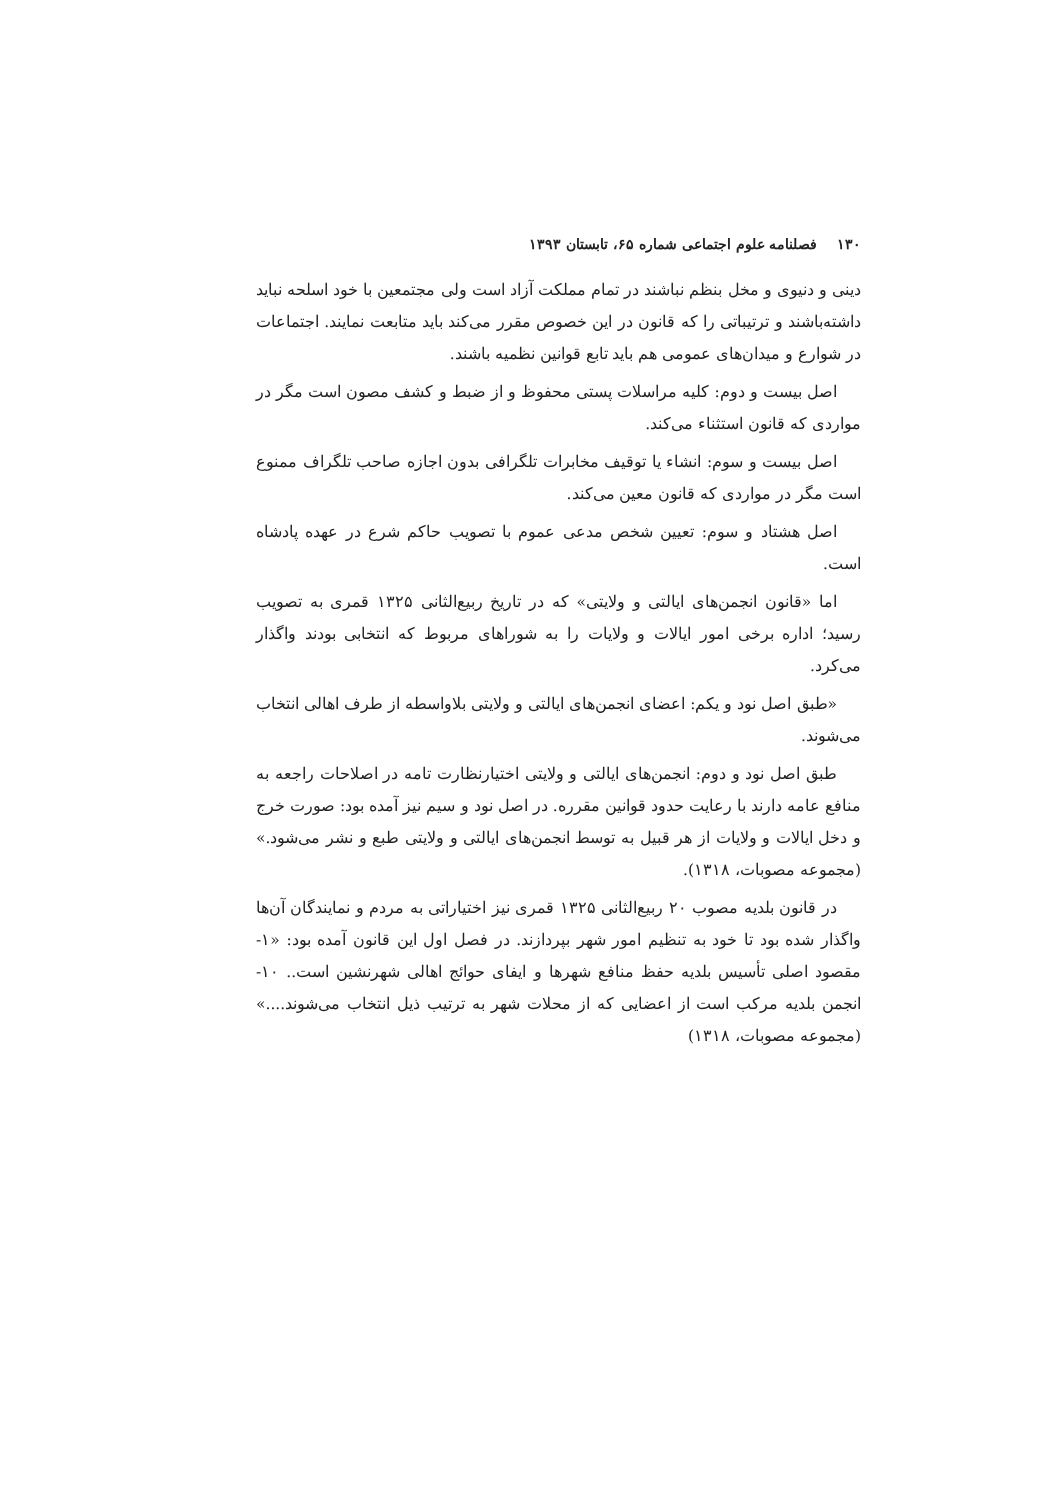۱۳۰ فصلنامه علوم اجتماعی شماره ۶۵، تابستان ۱۳۹۳
دینی و دنیوی و مخل بنظم نباشند در تمام مملکت آزاد است ولی مجتمعین با خود اسلحه نباید داشته‌باشند و ترتیباتی را که قانون در این خصوص مقرر می‌کند باید متابعت نمایند. اجتماعات در شوارع و میدان‌های عمومی هم باید تابع قوانین نظمیه باشند.
اصل بیست و دوم: کلیه مراسلات پستی محفوظ و از ضبط و کشف مصون است مگر در مواردی که قانون استثناء می‌کند.
اصل بیست و سوم: انشاء یا توقیف مخابرات تلگرافی بدون اجازه صاحب تلگراف ممنوع است مگر در مواردی که قانون معین می‌کند.
اصل هشتاد و سوم: تعیین شخص مدعی عموم با تصویب حاکم شرع در عهده پادشاه است.
اما «قانون انجمن‌های ایالتی و ولایتی» که در تاریخ ربیع‌الثانی ۱۳۲۵ قمری به تصویب رسید؛ اداره برخی امور ایالات و ولایات را به شوراهای مربوط که انتخابی بودند واگذار می‌کرد.
«طبق اصل نود و یکم: اعضای انجمن‌های ایالتی و ولایتی بلاواسطه از طرف اهالی انتخاب می‌شوند.
طبق اصل نود و دوم: انجمن‌های ایالتی و ولایتی اختیارنظارت تامه در اصلاحات راجعه به منافع عامه دارند با رعایت حدود قوانین مقرره. در اصل نود و سیم نیز آمده بود: صورت خرج و دخل ایالات و ولایات از هر قبیل به توسط انجمن‌های ایالتی و ولایتی طبع و نشر می‌شود.» (مجموعه مصوبات، ۱۳۱۸).
در قانون بلدیه مصوب ۲۰ ربیع‌الثانی ۱۳۲۵ قمری نیز اختیاراتی به مردم و نمایندگان آن‌ها واگذار شده بود تا خود به تنظیم امور شهر بپردازند. در فصل اول این قانون آمده بود: «۱- مقصود اصلی تأسیس بلدیه حفظ منافع شهرها و ایفای حوائج اهالی شهرنشین است.. ۱۰- انجمن بلدیه مرکب است از اعضایی که از محلات شهر به ترتیب ذیل انتخاب می‌شوند....» (مجموعه مصوبات، ۱۳۱۸)